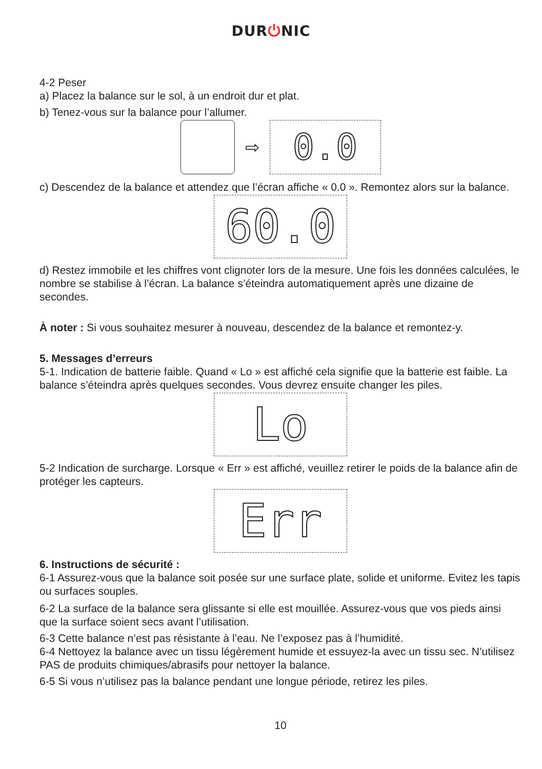DUR⏻NIC
4-2 Peser
a) Placez la balance sur le sol, à un endroit dur et plat.
b) Tenez-vous sur la balance pour l’allumer.
⇨
0.0
c) Descendez de la balance et attendez que l’écran affiche « 0.0 ». Remontez alors sur la balance.
60.0
d) Restez immobile et les chiffres vont clignoter lors de la mesure. Une fois les données calculées, le nombre se stabilise à l’écran. La balance s’éteindra automatiquement après une dizaine de secondes.
À noter : Si vous souhaitez mesurer à nouveau, descendez de la balance et remontez-y.
5. Messages d’erreurs
5-1. Indication de batterie faible. Quand « Lo » est affiché cela signifie que la batterie est faible. La balance s’éteindra après quelques secondes. Vous devrez ensuite changer les piles.
Lo
5-2 Indication de surcharge. Lorsque « Err » est affiché, veuillez retirer le poids de la balance afin de protéger les capteurs.
Err
6. Instructions de sécurité :
6-1 Assurez-vous que la balance soit posée sur une surface plate, solide et uniforme. Evitez les tapis ou surfaces souples.
6-2 La surface de la balance sera glissante si elle est mouillée. Assurez-vous que vos pieds ainsi que la surface soient secs avant l’utilisation.
6-3 Cette balance n’est pas résistante à l’eau. Ne l’exposez pas à l’humidité.
6-4 Nettoyez la balance avec un tissu légèrement humide et essuyez-la avec un tissu sec. N’utilisez PAS de produits chimiques/abrasifs pour nettoyer la balance.
6-5 Si vous n’utilisez pas la balance pendant une longue période, retirez les piles.
10